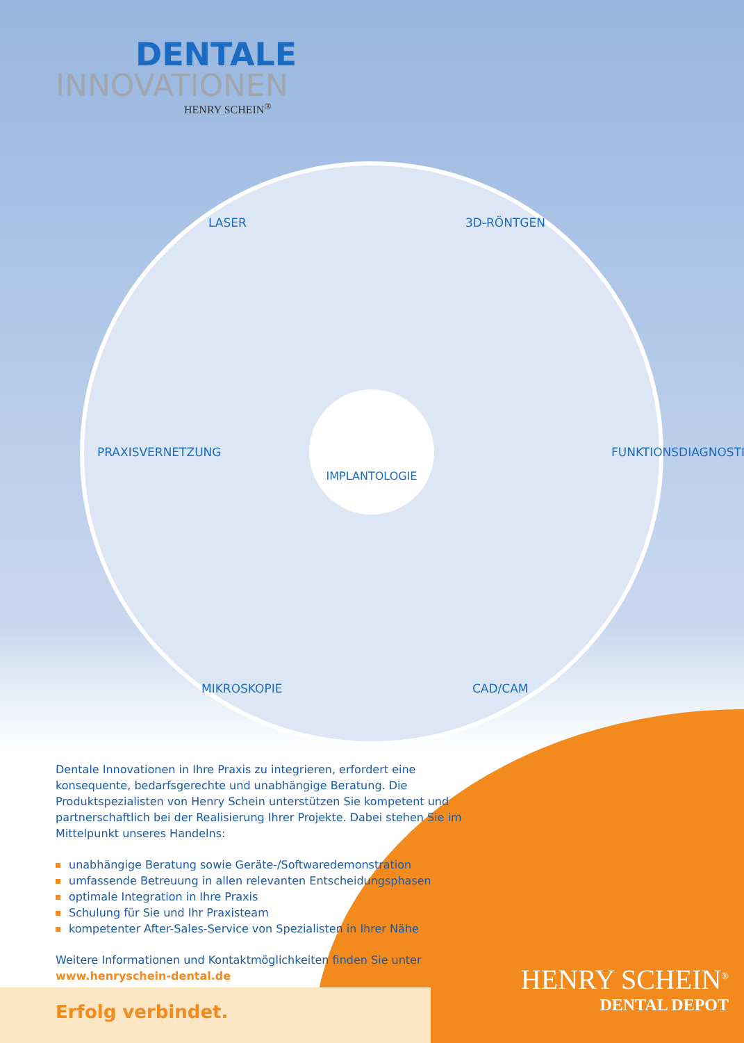DENTALE
INNOVATIONEN
HENRY SCHEIN<sup>®</sup>
LASER 3D-RÖNTGEN
PRAXISVERNETZUNG FUNKTIONSDIAGNOSTIK
MIKROSKOPIE CAD/CAM
IMPLANTOLOGIE
Dentale Innovationen in Ihre Praxis zu integrieren, erfordert eine konsequente, bedarfsgerechte und unabhängige Beratung. Die Produktspezialisten von Henry Schein unterstützen Sie kompetent und partnerschaftlich bei der Realisierung Ihrer Projekte. Dabei stehen Sie im Mittelpunkt unseres Handelns:
unabhängige Beratung sowie Geräte-/Softwaredemonstration
umfassende Betreuung in allen relevanten Entscheidungsphasen
optimale Integration in Ihre Praxis
Schulung für Sie und Ihr Praxisteam
kompetenter After-Sales-Service von Spezialisten in Ihrer Nähe
Weitere Informationen und Kontaktmöglichkeiten finden Sie unter
www.henryschein-dental.de
HENRY SCHEIN<sup>®</sup>
DENTAL DEPOT
Erfolg verbindet.